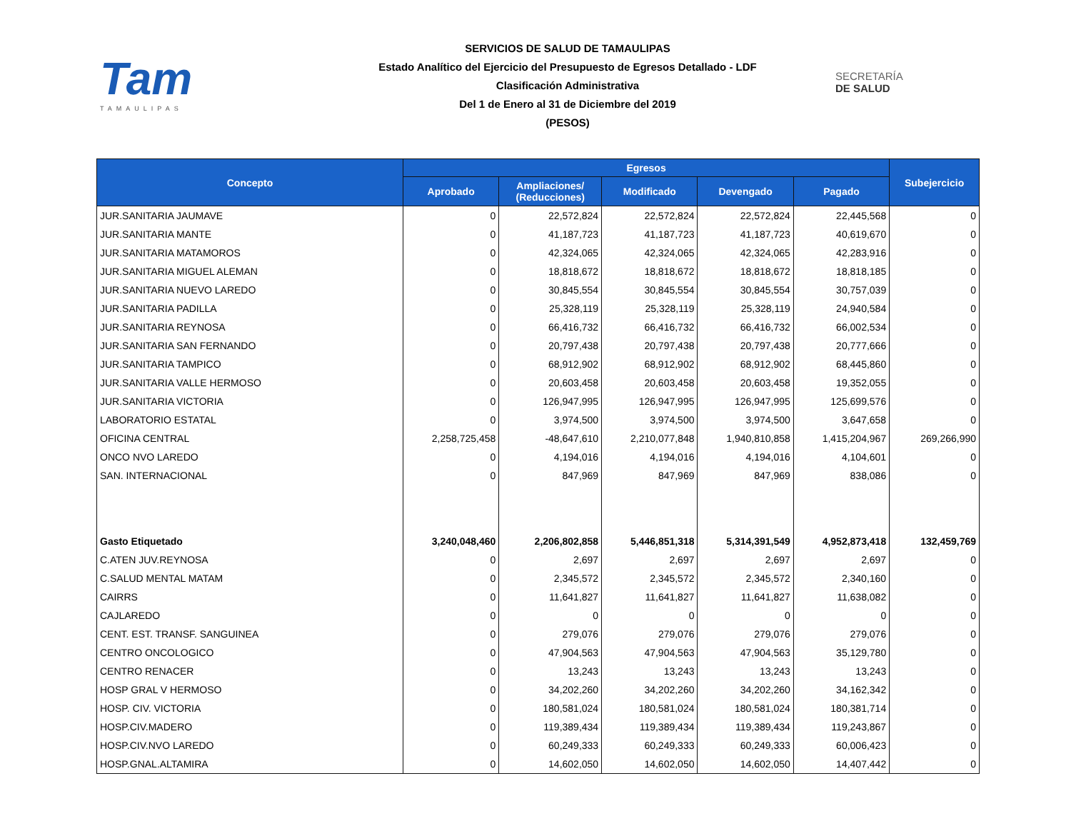Tam
TAMAULIPAS
SERVICIOS DE SALUD DE TAMAULIPAS
Estado Analítico del Ejercicio del Presupuesto de Egresos Detallado - LDF
Clasificación Administrativa
Del 1 de Enero al 31 de Diciembre del 2019
(PESOS)
SECRETARÍA
DE SALUD
| Concepto | Egresos | | | | | Subejercicio |
| --- | --- | --- | --- | --- | --- | --- |
| | Aprobado | Ampliaciones/ (Reducciones) | Modificado | Devengado | Pagado | |
| JUR.SANITARIA JAUMAVE | 0 | 22,572,824 | 22,572,824 | 22,572,824 | 22,445,568 | 0 |
| JUR.SANITARIA MANTE | 0 | 41,187,723 | 41,187,723 | 41,187,723 | 40,619,670 | 0 |
| JUR.SANITARIA MATAMOROS | 0 | 42,324,065 | 42,324,065 | 42,324,065 | 42,283,916 | 0 |
| JUR.SANITARIA MIGUEL ALEMAN | 0 | 18,818,672 | 18,818,672 | 18,818,672 | 18,818,185 | 0 |
| JUR.SANITARIA NUEVO LAREDO | 0 | 30,845,554 | 30,845,554 | 30,845,554 | 30,757,039 | 0 |
| JUR.SANITARIA PADILLA | 0 | 25,328,119 | 25,328,119 | 25,328,119 | 24,940,584 | 0 |
| JUR.SANITARIA REYNOSA | 0 | 66,416,732 | 66,416,732 | 66,416,732 | 66,002,534 | 0 |
| JUR.SANITARIA SAN FERNANDO | 0 | 20,797,438 | 20,797,438 | 20,797,438 | 20,777,666 | 0 |
| JUR.SANITARIA TAMPICO | 0 | 68,912,902 | 68,912,902 | 68,912,902 | 68,445,860 | 0 |
| JUR.SANITARIA VALLE HERMOSO | 0 | 20,603,458 | 20,603,458 | 20,603,458 | 19,352,055 | 0 |
| JUR.SANITARIA VICTORIA | 0 | 126,947,995 | 126,947,995 | 126,947,995 | 125,699,576 | 0 |
| LABORATORIO ESTATAL | 0 | 3,974,500 | 3,974,500 | 3,974,500 | 3,647,658 | 0 |
| OFICINA CENTRAL | 2,258,725,458 | -48,647,610 | 2,210,077,848 | 1,940,810,858 | 1,415,204,967 | 269,266,990 |
| ONCO NVO LAREDO | 0 | 4,194,016 | 4,194,016 | 4,194,016 | 4,104,601 | 0 |
| SAN. INTERNACIONAL | 0 | 847,969 | 847,969 | 847,969 | 838,086 | 0 |
| Gasto Etiquetado | 3,240,048,460 | 2,206,802,858 | 5,446,851,318 | 5,314,391,549 | 4,952,873,418 | 132,459,769 |
| C.ATEN JUV.REYNOSA | 0 | 2,697 | 2,697 | 2,697 | 2,697 | 0 |
| C.SALUD MENTAL MATAM | 0 | 2,345,572 | 2,345,572 | 2,345,572 | 2,340,160 | 0 |
| CAIRRS | 0 | 11,641,827 | 11,641,827 | 11,641,827 | 11,638,082 | 0 |
| CAJLAREDO | 0 | 0 | 0 | 0 | 0 | 0 |
| CENT. EST. TRANSF. SANGUINEA | 0 | 279,076 | 279,076 | 279,076 | 279,076 | 0 |
| CENTRO ONCOLOGICO | 0 | 47,904,563 | 47,904,563 | 47,904,563 | 35,129,780 | 0 |
| CENTRO RENACER | 0 | 13,243 | 13,243 | 13,243 | 13,243 | 0 |
| HOSP GRAL V HERMOSO | 0 | 34,202,260 | 34,202,260 | 34,202,260 | 34,162,342 | 0 |
| HOSP. CIV. VICTORIA | 0 | 180,581,024 | 180,581,024 | 180,581,024 | 180,381,714 | 0 |
| HOSP.CIV.MADERO | 0 | 119,389,434 | 119,389,434 | 119,389,434 | 119,243,867 | 0 |
| HOSP.CIV.NVO LAREDO | 0 | 60,249,333 | 60,249,333 | 60,249,333 | 60,006,423 | 0 |
| HOSP.GNAL.ALTAMIRA | 0 | 14,602,050 | 14,602,050 | 14,602,050 | 14,407,442 | 0 |